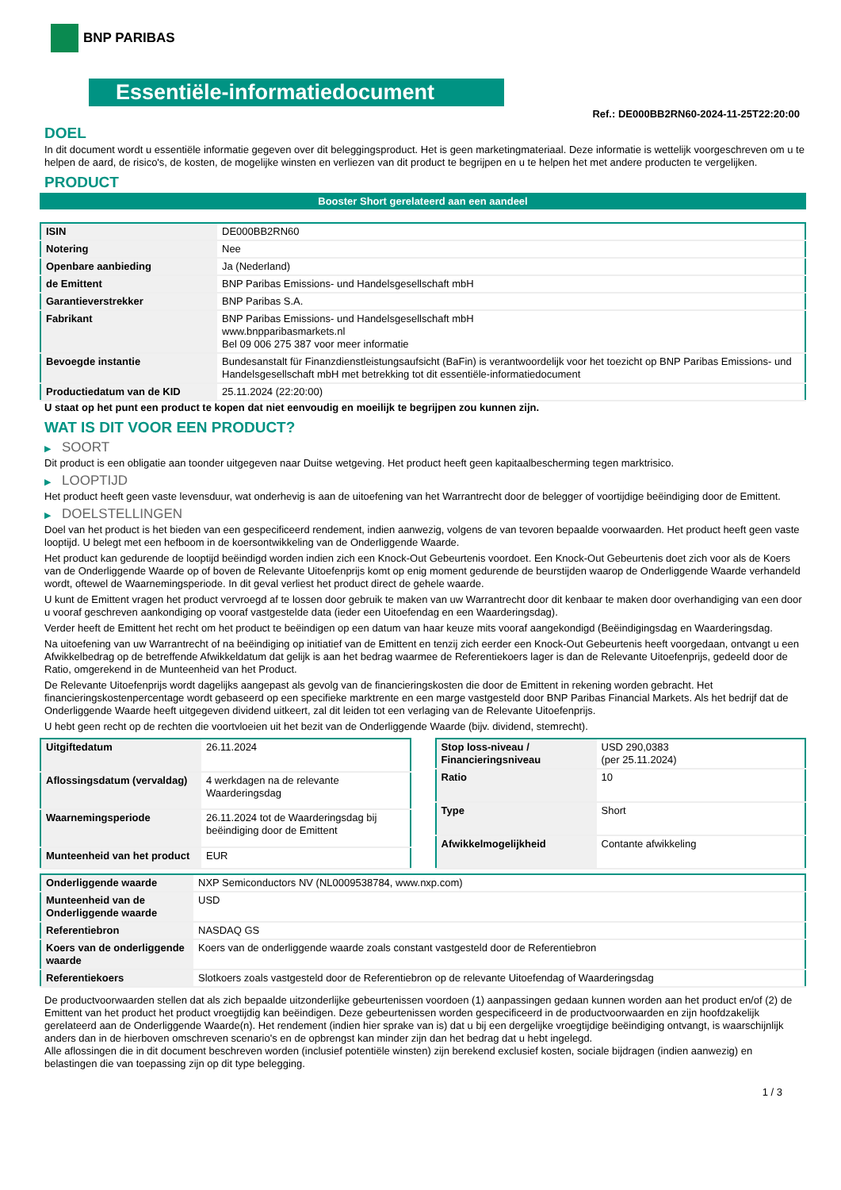BNP PARIBAS
Essentiële-informatiedocument
Ref.: DE000BB2RN60-2024-11-25T22:20:00
DOEL
In dit document wordt u essentiële informatie gegeven over dit beleggingsproduct. Het is geen marketingmateriaal. Deze informatie is wettelijk voorgeschreven om u te helpen de aard, de risico's, de kosten, de mogelijke winsten en verliezen van dit product te begrijpen en u te helpen het met andere producten te vergelijken.
PRODUCT
Booster Short gerelateerd aan een aandeel
| ISIN | DE000BB2RN60 |
| Notering | Nee |
| Openbare aanbieding | Ja (Nederland) |
| de Emittent | BNP Paribas Emissions- und Handelsgesellschaft mbH |
| Garantieverstrekker | BNP Paribas S.A. |
| Fabrikant | BNP Paribas Emissions- und Handelsgesellschaft mbH www.bnpparibasmarkets.nl Bel 09 006 275 387 voor meer informatie |
| Bevoegde instantie | Bundesanstalt für Finanzdienstleistungsaufsicht (BaFin) is verantwoordelijk voor het toezicht op BNP Paribas Emissions- und Handelsgesellschaft mbH met betrekking tot dit essentiële-informatiedocument |
| Productiedatum van de KID | 25.11.2024 (22:20:00) |
U staat op het punt een product te kopen dat niet eenvoudig en moeilijk te begrijpen zou kunnen zijn.
WAT IS DIT VOOR EEN PRODUCT?
▶ SOORT
Dit product is een obligatie aan toonder uitgegeven naar Duitse wetgeving. Het product heeft geen kapitaalbescherming tegen marktrisico.
▶ LOOPTIJD
Het product heeft geen vaste levensduur, wat onderhevig is aan de uitoefening van het Warrantrecht door de belegger of voortijdige beëindiging door de Emittent.
▶ DOELSTELLINGEN
Doel van het product is het bieden van een gespecificeerd rendement, indien aanwezig, volgens de van tevoren bepaalde voorwaarden. Het product heeft geen vaste looptijd. U belegt met een hefboom in de koersontwikkeling van de Onderliggende Waarde.
Het product kan gedurende de looptijd beëindigd worden indien zich een Knock-Out Gebeurtenis voordoet. Een Knock-Out Gebeurtenis doet zich voor als de Koers van de Onderliggende Waarde op of boven de Relevante Uitoefenprijs komt op enig moment gedurende de beurstijden waarop de Onderliggende Waarde verhandeld wordt, oftewel de Waarnemingsperiode. In dit geval verliest het product direct de gehele waarde.
U kunt de Emittent vragen het product vervroegd af te lossen door gebruik te maken van uw Warrantrecht door dit kenbaar te maken door overhandiging van een door u vooraf geschreven aankondiging op vooraf vastgestelde data (ieder een Uitoefendag en een Waarderingsdag).
Verder heeft de Emittent het recht om het product te beëindigen op een datum van haar keuze mits vooraf aangekondigd (Beëindigingsdag en Waarderingsdag.
Na uitoefening van uw Warrantrecht of na beëindiging op initiatief van de Emittent en tenzij zich eerder een Knock-Out Gebeurtenis heeft voorgedaan, ontvangt u een Afwikkelbedrag op de betreffende Afwikkeldatum dat gelijk is aan het bedrag waarmee de Referentiekoers lager is dan de Relevante Uitoefenprijs, gedeeld door de Ratio, omgerekend in de Munteenheid van het Product.
De Relevante Uitoefenprijs wordt dagelijks aangepast als gevolg van de financieringskosten die door de Emittent in rekening worden gebracht. Het financieringskostenpercentage wordt gebaseerd op een specifieke marktrente en een marge vastgesteld door BNP Paribas Financial Markets. Als het bedrijf dat de Onderliggende Waarde heeft uitgegeven dividend uitkeert, zal dit leiden tot een verlaging van de Relevante Uitoefenprijs.
U hebt geen recht op de rechten die voortvloeien uit het bezit van de Onderliggende Waarde (bijv. dividend, stemrecht).
| Uitgiftedatum | 26.11.2024 |
| Aflossingsdatum (vervaldag) | 4 werkdagen na de relevante Waarderingsdag |
| Waarnemingsperiode | 26.11.2024 tot de Waarderingsdag bij beëindiging door de Emittent |
| Munteenheid van het product | EUR |
| Stop loss-niveau / Financieringsniveau | USD 290,0383 (per 25.11.2024) |
| Ratio | 10 |
| Type | Short |
| Afwikkelmogelijkheid | Contante afwikkeling |
| Onderliggende waarde | NXP Semiconductors NV (NL0009538784, www.nxp.com) |
| Munteenheid van de Onderliggende waarde | USD |
| Referentiebron | NASDAQ GS |
| Koers van de onderliggende waarde | Koers van de onderliggende waarde zoals constant vastgesteld door de Referentiebron |
| Referentiekoers | Slotkoers zoals vastgesteld door de Referentiebron op de relevante Uitoefendag of Waarderingsdag |
De productvoorwaarden stellen dat als zich bepaalde uitzonderlijke gebeurtenissen voordoen (1) aanpassingen gedaan kunnen worden aan het product en/of (2) de Emittent van het product het product vroegtijdig kan beëindigen. Deze gebeurtenissen worden gespecificeerd in de productvoorwaarden en zijn hoofdzakelijk gerelateerd aan de Onderliggende Waarde(n). Het rendement (indien hier sprake van is) dat u bij een dergelijke vroegtijdige beëindiging ontvangt, is waarschijnlijk anders dan in de hierboven omschreven scenario's en de opbrengst kan minder zijn dan het bedrag dat u hebt ingelegd.
Alle aflossingen die in dit document beschreven worden (inclusief potentiële winsten) zijn berekend exclusief kosten, sociale bijdragen (indien aanwezig) en belastingen die van toepassing zijn op dit type belegging.
1 / 3